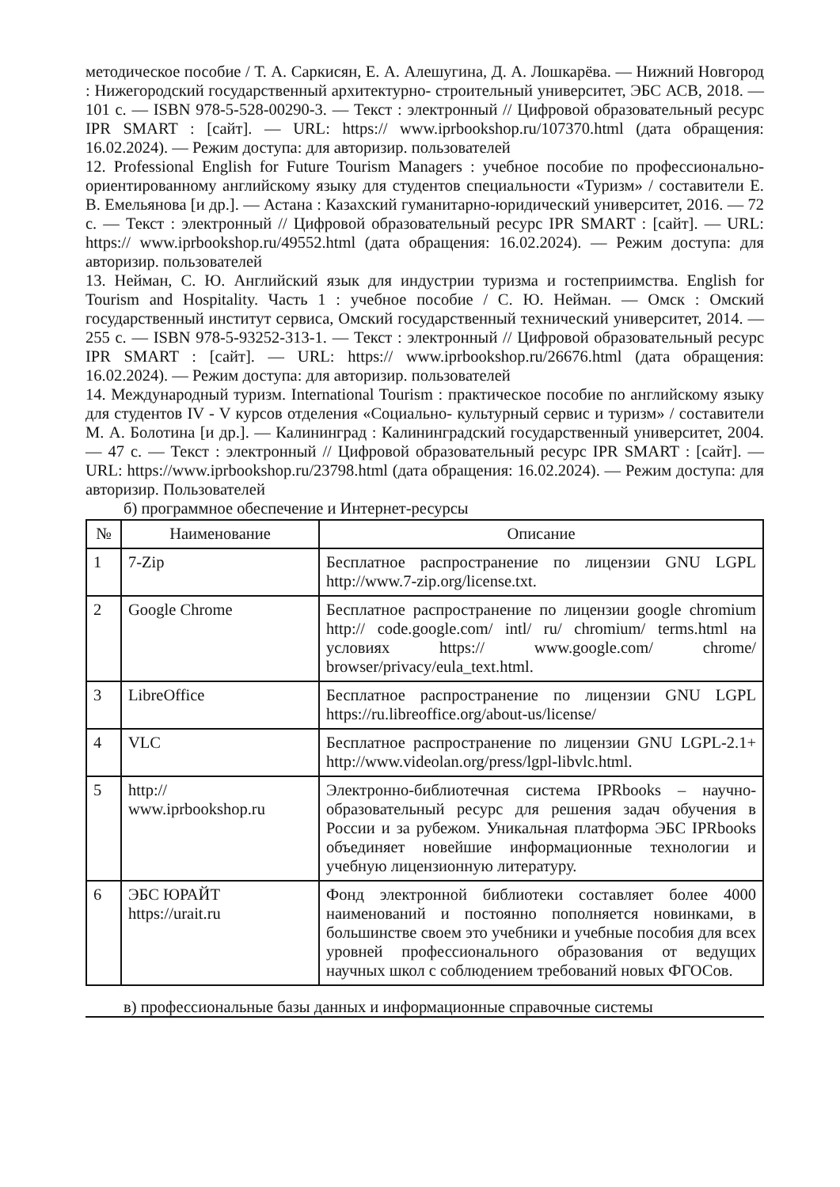методическое пособие / Т. А. Саркисян, Е. А. Алешугина, Д. А. Лошкарёва. — Нижний Новгород : Нижегородский государственный архитектурно- строительный университет, ЭБС АСВ, 2018. — 101 с. — ISBN 978-5-528-00290-3. — Текст : электронный // Цифровой образовательный ресурс IPR SMART : [сайт]. — URL: https:// www.iprbookshop.ru/107370.html (дата обращения: 16.02.2024). — Режим доступа: для авторизир. пользователей
12. Professional English for Future Tourism Managers : учебное пособие по профессионально-ориентированному английскому языку для студентов специальности «Туризм» / составители Е. В. Емельянова [и др.]. — Астана : Казахский гуманитарно-юридический университет, 2016. — 72 c. — Текст : электронный // Цифровой образовательный ресурс IPR SMART : [сайт]. — URL: https:// www.iprbookshop.ru/49552.html (дата обращения: 16.02.2024). — Режим доступа: для авторизир. пользователей
13. Нейман, С. Ю. Английский язык для индустрии туризма и гостеприимства. English for Tourism and Hospitality. Часть 1 : учебное пособие / С. Ю. Нейман. — Омск : Омский государственный институт сервиса, Омский государственный технический университет, 2014. — 255 c. — ISBN 978-5-93252-313-1. — Текст : электронный // Цифровой образовательный ресурс IPR SMART : [сайт]. — URL: https:// www.iprbookshop.ru/26676.html (дата обращения: 16.02.2024). — Режим доступа: для авторизир. пользователей
14. Международный туризм. International Tourism : практическое пособие по английскому языку для студентов IV - V курсов отделения «Социально- культурный сервис и туризм» / составители М. А. Болотина [и др.]. — Калининград : Калининградский государственный университет, 2004. — 47 c. — Текст : электронный // Цифровой образовательный ресурс IPR SMART : [сайт]. — URL: https://www.iprbookshop.ru/23798.html (дата обращения: 16.02.2024). — Режим доступа: для авторизир. Пользователей
б) программное обеспечение и Интернет-ресурсы
| № | Наименование | Описание |
| --- | --- | --- |
| 1 | 7-Zip | Бесплатное распространение по лицензии GNU LGPL http://www.7-zip.org/license.txt. |
| 2 | Google Chrome | Бесплатное распространение по лицензии google chromium http:// code.google.com/ intl/ ru/ chromium/ terms.html на условиях https:// www.google.com/ chrome/ browser/privacy/eula_text.html. |
| 3 | LibreOffice | Бесплатное распространение по лицензии GNU LGPL https://ru.libreoffice.org/about-us/license/ |
| 4 | VLC | Бесплатное распространение по лицензии GNU LGPL-2.1+ http://www.videolan.org/press/lgpl-libvlc.html. |
| 5 | http:// www.iprbookshop.ru | Электронно-библиотечная система IPRbooks – научно-образовательный ресурс для решения задач обучения в России и за рубежом. Уникальная платформа ЭБС IPRbooks объединяет новейшие информационные технологии и учебную лицензионную литературу. |
| 6 | ЭБС ЮРАЙТ https://urait.ru | Фонд электронной библиотеки составляет более 4000 наименований и постоянно пополняется новинками, в большинстве своем это учебники и учебные пособия для всех уровней профессионального образования от ведущих научных школ с соблюдением требований новых ФГОСов. |
в) профессиональные базы данных и информационные справочные системы